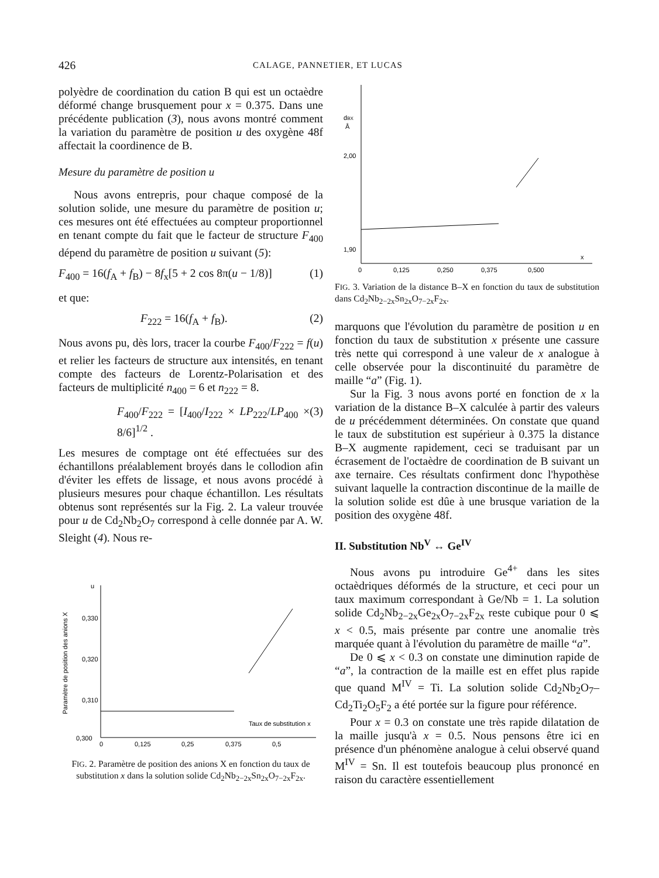426 CALAGE, PANNETIER, ET LUCAS
polyèdre de coordination du cation B qui est un octaèdre déformé change brusquement pour x = 0.375. Dans une précédente publication (3), nous avons montré comment la variation du paramètre de position u des oxygène 48f affectait la coordinence de B.
Mesure du paramètre de position u
Nous avons entrepris, pour chaque composé de la solution solide, une mesure du paramètre de position u; ces mesures ont été effectuées au compteur proportionnel en tenant compte du fait que le facteur de structure F<sub>400</sub> dépend du paramètre de position u suivant (5):
F<sub>400</sub> = 16(f<sub>A</sub> + f<sub>B</sub>) − 8f<sub>x</sub>[5 + 2 cos 8π(u − 1/8)] (1)
et que:
F<sub>222</sub> = 16(f<sub>A</sub> + f<sub>B</sub>). (2)
Nous avons pu, dès lors, tracer la courbe F<sub>400</sub>/F<sub>222</sub> = f(u) et relier les facteurs de structure aux intensités, en tenant compte des facteurs de Lorentz-Polarisation et des facteurs de multiplicité n<sub>400</sub> = 6 et n<sub>222</sub> = 8.
F<sub>400</sub>/F<sub>222</sub> = [I<sub>400</sub>/I<sub>222</sub> × LP<sub>222</sub>/LP<sub>400</sub> × 8/6]<sup>1/2</sup> . (3)
Les mesures de comptage ont été effectuées sur des échantillons préalablement broyés dans le collodion afin d'éviter les effets de lissage, et nous avons procédé à plusieurs mesures pour chaque échantillon. Les résultats obtenus sont représentés sur la Fig. 2. La valeur trouvée pour u de Cd<sub>2</sub>Nb<sub>2</sub>O<sub>7</sub> correspond à celle donnée par A. W. Sleight (4). Nous re-
Paramètre de position des anions X
u
0,330
0,320
0,310
0,300
0
0,125
0,25
0,375
0,5
Taux de substitution x
FIG. 2. Paramètre de position des anions X en fonction du taux de substitution x dans la solution solide Cd<sub>2</sub>Nb<sub>2−2x</sub>Sn<sub>2x</sub>O<sub>7−2x</sub>F<sub>2x</sub>.
dBX
Å
2,00
1,90
0
0,125
0,250
0,375
0,500
x
FIG. 3. Variation de la distance B–X en fonction du taux de substitution dans Cd<sub>2</sub>Nb<sub>2−2x</sub>Sn<sub>2x</sub>O<sub>7−2x</sub>F<sub>2x</sub>.
marquons que l'évolution du paramètre de position u en fonction du taux de substitution x présente une cassure très nette qui correspond à une valeur de x analogue à celle observée pour la discontinuité du paramètre de maille “a” (Fig. 1).
Sur la Fig. 3 nous avons porté en fonction de x la variation de la distance B–X calculée à partir des valeurs de u précédemment déterminées. On constate que quand le taux de substitution est supérieur à 0.375 la distance B–X augmente rapidement, ceci se traduisant par un écrasement de l'octaèdre de coordination de B suivant un axe ternaire. Ces résultats confirment donc l'hypothèse suivant laquelle la contraction discontinue de la maille de la solution solide est dûe à une brusque variation de la position des oxygène 48f.
II. Substitution Nb<sup>V</sup> ↔ Ge<sup>IV</sup>
Nous avons pu introduire Ge<sup>4+</sup> dans les sites octaèdriques déformés de la structure, et ceci pour un taux maximum correspondant à Ge/Nb = 1. La solution solide Cd<sub>2</sub>Nb<sub>2−2x</sub>Ge<sub>2x</sub>O<sub>7−2x</sub>F<sub>2x</sub> reste cubique pour 0 ⩽ x < 0.5, mais présente par contre une anomalie très marquée quant à l'évolution du paramètre de maille “a”.
De 0 ⩽ x < 0.3 on constate une diminution rapide de “a”, la contraction de la maille est en effet plus rapide que quand M<sup>IV</sup> = Ti. La solution solide Cd<sub>2</sub>Nb<sub>2</sub>O<sub>7</sub>–Cd<sub>2</sub>Ti<sub>2</sub>O<sub>5</sub>F<sub>2</sub> a été portée sur la figure pour référence.
Pour x = 0.3 on constate une très rapide dilatation de la maille jusqu'à x = 0.5. Nous pensons être ici en présence d'un phénomène analogue à celui observé quand M<sup>IV</sup> = Sn. Il est toutefois beaucoup plus prononcé en raison du caractère essentiellement